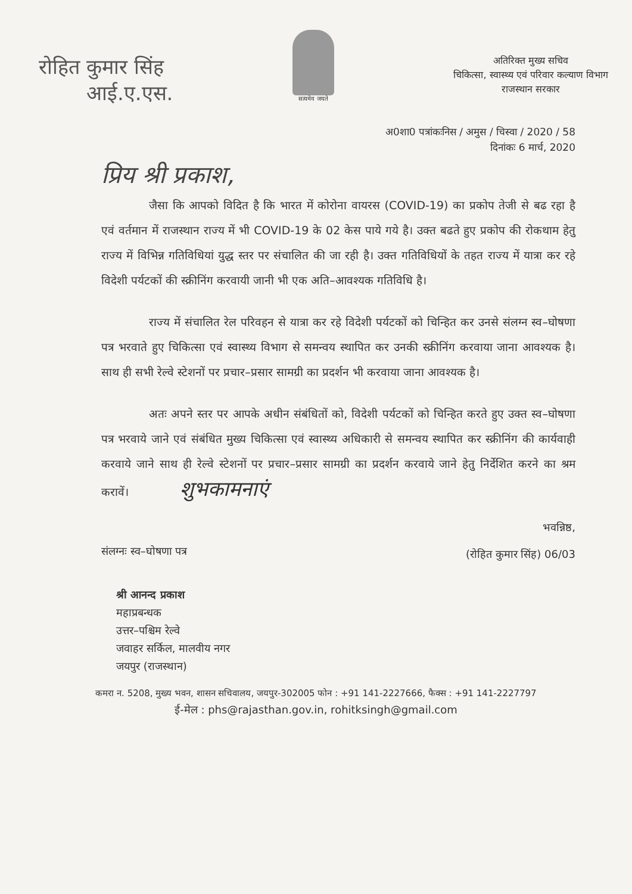रोहित कुमार सिंह
आई.ए.एस.
सत्यमेव जयते
अतिरिक्त मुख्य सचिव
चिकित्सा, स्वास्थ्य एवं परिवार कल्याण विभाग
राजस्थान सरकार
अ0शा0 पत्रांकःनिस / अमुस / चिस्वा / 2020 / 58
दिनांकः 6 मार्च, 2020
प्रिय श्री प्रकाश,
जैसा कि आपको विदित है कि भारत में कोरोना वायरस (COVID-19) का प्रकोप तेजी से बढ रहा है एवं वर्तमान में राजस्थान राज्य में भी COVID-19 के 02 केस पाये गये है। उक्त बढते हुए प्रकोप की रोकथाम हेतु राज्य में विभिन्न गतिविधियां युद्ध स्तर पर संचालित की जा रही है। उक्त गतिविधियों के तहत राज्य में यात्रा कर रहे विदेशी पर्यटकों की स्क्रीनिंग करवायी जानी भी एक अति–आवश्यक गतिविधि है।
राज्य में संचालित रेल परिवहन से यात्रा कर रहे विदेशी पर्यटकों को चिन्हित कर उनसे संलग्न स्व–घोषणा पत्र भरवाते हुए चिकित्सा एवं स्वास्थ्य विभाग से समन्वय स्थापित कर उनकी स्क्रीनिंग करवाया जाना आवश्यक है। साथ ही सभी रेल्वे स्टेशनों पर प्रचार–प्रसार सामग्री का प्रदर्शन भी करवाया जाना आवश्यक है।
अतः अपने स्तर पर आपके अधीन संबंधितों को, विदेशी पर्यटकों को चिन्हित करते हुए उक्त स्व–घोषणा पत्र भरवाये जाने एवं संबंधित मुख्य चिकित्सा एवं स्वास्थ्य अधिकारी से समन्वय स्थापित कर स्क्रीनिंग की कार्यवाही करवाये जाने साथ ही रेल्वे स्टेशनों पर प्रचार–प्रसार सामग्री का प्रदर्शन करवाये जाने हेतु निर्देशित करने का श्रम करावें। शुभकामनाएं
संलग्नः स्व–घोषणा पत्र
भवन्निष्ठ,
(रोहित कुमार सिंह) 06/03
श्री आनन्द प्रकाश
महाप्रबन्धक
उत्तर–पश्चिम रेल्वे
जवाहर सर्किल, मालवीय नगर
जयपुर (राजस्थान)
कमरा न. 5208, मुख्य भवन, शासन सचिवालय, जयपुर-302005 फोन : +91 141-2227666, फैक्स : +91 141-2227797
ई-मेल : phs@rajasthan.gov.in, rohitksingh@gmail.com